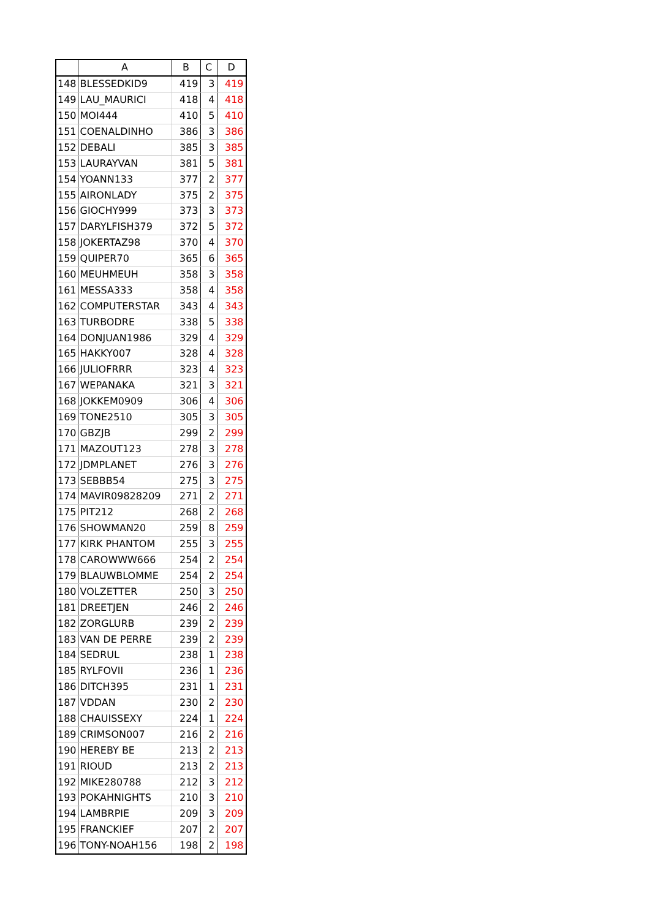| | A | B | C | D |
| --- | --- | --- | --- | --- |
| 148 | BLESSEDKID9 | 419 | 3 | 419 |
| 149 | LAU_MAURICI | 418 | 4 | 418 |
| 150 | MOI444 | 410 | 5 | 410 |
| 151 | COENALDINHO | 386 | 3 | 386 |
| 152 | DEBALI | 385 | 3 | 385 |
| 153 | LAURAYVAN | 381 | 5 | 381 |
| 154 | YOANN133 | 377 | 2 | 377 |
| 155 | AIRONLADY | 375 | 2 | 375 |
| 156 | GIOCHY999 | 373 | 3 | 373 |
| 157 | DARYLFISH379 | 372 | 5 | 372 |
| 158 | JOKERTAZ98 | 370 | 4 | 370 |
| 159 | QUIPER70 | 365 | 6 | 365 |
| 160 | MEUHMEUH | 358 | 3 | 358 |
| 161 | MESSA333 | 358 | 4 | 358 |
| 162 | COMPUTERSTAR | 343 | 4 | 343 |
| 163 | TURBODRE | 338 | 5 | 338 |
| 164 | DONJUAN1986 | 329 | 4 | 329 |
| 165 | HAKKY007 | 328 | 4 | 328 |
| 166 | JULIOFRRR | 323 | 4 | 323 |
| 167 | WEPANAKA | 321 | 3 | 321 |
| 168 | JOKKEM0909 | 306 | 4 | 306 |
| 169 | TONE2510 | 305 | 3 | 305 |
| 170 | GBZJB | 299 | 2 | 299 |
| 171 | MAZOUT123 | 278 | 3 | 278 |
| 172 | JDMPLANET | 276 | 3 | 276 |
| 173 | SEBBB54 | 275 | 3 | 275 |
| 174 | MAVIR09828209 | 271 | 2 | 271 |
| 175 | PIT212 | 268 | 2 | 268 |
| 176 | SHOWMAN20 | 259 | 8 | 259 |
| 177 | KIRK PHANTOM | 255 | 3 | 255 |
| 178 | CAROWWW666 | 254 | 2 | 254 |
| 179 | BLAUWBLOMME | 254 | 2 | 254 |
| 180 | VOLZETTER | 250 | 3 | 250 |
| 181 | DREETJEN | 246 | 2 | 246 |
| 182 | ZORGLURB | 239 | 2 | 239 |
| 183 | VAN DE PERRE | 239 | 2 | 239 |
| 184 | SEDRUL | 238 | 1 | 238 |
| 185 | RYLFOVII | 236 | 1 | 236 |
| 186 | DITCH395 | 231 | 1 | 231 |
| 187 | VDDAN | 230 | 2 | 230 |
| 188 | CHAUISSEXY | 224 | 1 | 224 |
| 189 | CRIMSON007 | 216 | 2 | 216 |
| 190 | HEREBY BE | 213 | 2 | 213 |
| 191 | RIOUD | 213 | 2 | 213 |
| 192 | MIKE280788 | 212 | 3 | 212 |
| 193 | POKAHNIGHTS | 210 | 3 | 210 |
| 194 | LAMBRPIE | 209 | 3 | 209 |
| 195 | FRANCKIEF | 207 | 2 | 207 |
| 196 | TONY-NOAH156 | 198 | 2 | 198 |